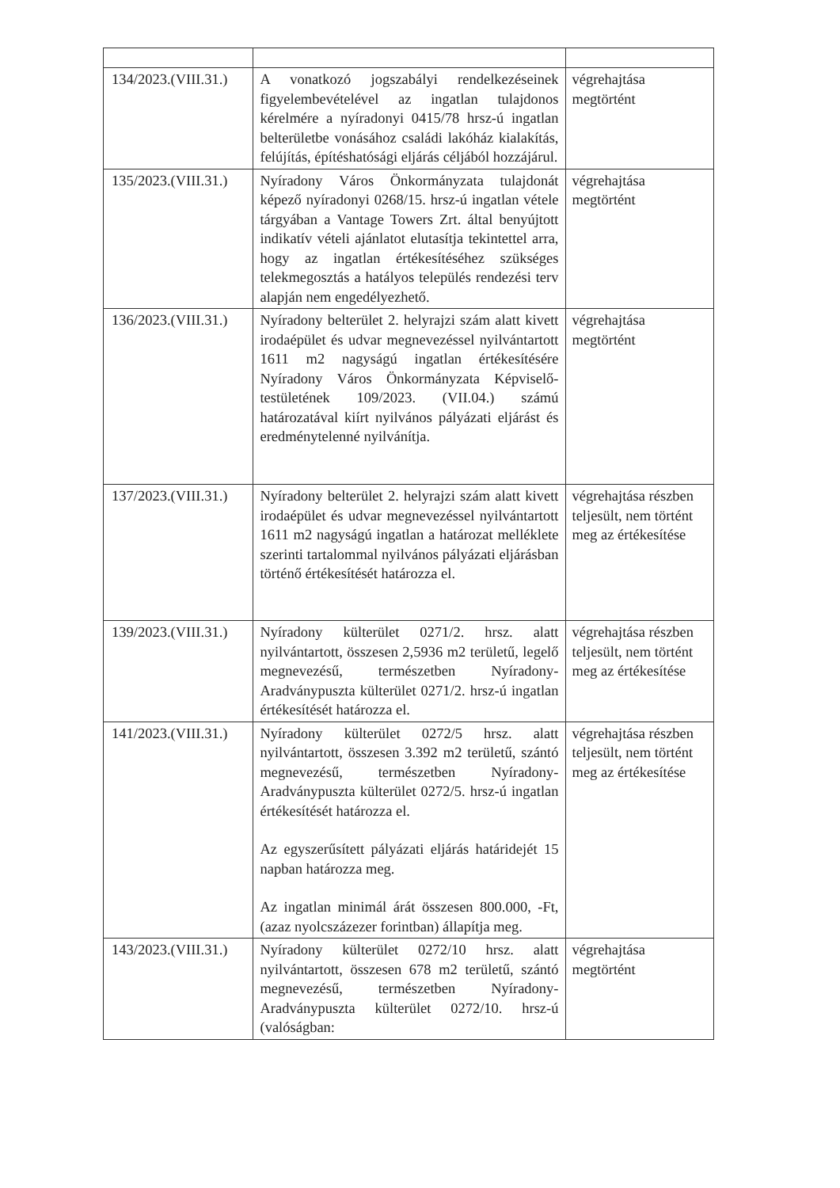| 134/2023.(VIII.31.) | A vonatkozó jogszabályi rendelkezéseinek figyelembevételével az ingatlan tulajdonos kérelmére a nyíradonyi 0415/78 hrsz-ú ingatlan belterületbe vonásához családi lakóház kialakítás, felújítás, építéshatósági eljárás céljából hozzájárul. | végrehajtása megtörtént |
| 135/2023.(VIII.31.) | Nyíradony Város Önkormányzata tulajdonát képező nyíradonyi 0268/15. hrsz-ú ingatlan vétele tárgyában a Vantage Towers Zrt. által benyújtott indikatív vételi ajánlatot elutasítja tekintettel arra, hogy az ingatlan értékesítéséhez szükséges telekmegosztás a hatályos település rendezési terv alapján nem engedélyezhető. | végrehajtása megtörtént |
| 136/2023.(VIII.31.) | Nyíradony belterület 2. helyrajzi szám alatt kivett irodaépület és udvar megnevezéssel nyilvántartott 1611 m2 nagyságú ingatlan értékesítésére Nyíradony Város Önkormányzata Képviselő-testületének 109/2023. (VII.04.) számú határozatával kiírt nyilvános pályázati eljárást és eredménytelenné nyilvánítja. | végrehajtása megtörtént |
| 137/2023.(VIII.31.) | Nyíradony belterület 2. helyrajzi szám alatt kivett irodaépület és udvar megnevezéssel nyilvántartott 1611 m2 nagyságú ingatlan a határozat melléklete szerinti tartalommal nyilvános pályázati eljárásban történő értékesítését határozza el. | végrehajtása részben teljesült, nem történt meg az értékesítése |
| 139/2023.(VIII.31.) | Nyíradony külterület 0271/2. hrsz. alatt nyilvántartott, összesen 2,5936 m2 területű, legelő megnevezésű, természetben Nyíradony-Aradványpuszta külterület 0271/2. hrsz-ú ingatlan értékesítését határozza el. | végrehajtása részben teljesült, nem történt meg az értékesítése |
| 141/2023.(VIII.31.) | Nyíradony külterület 0272/5 hrsz. alatt nyilvántartott, összesen 3.392 m2 területű, szántó megnevezésű, természetben Nyíradony-Aradványpuszta külterület 0272/5. hrsz-ú ingatlan értékesítését határozza el. Az egyszerűsített pályázati eljárás határidejét 15 napban határozza meg. Az ingatlan minimál árát összesen 800.000, -Ft, (azaz nyolcszázezer forintban) állapítja meg. | végrehajtása részben teljesült, nem történt meg az értékesítése |
| 143/2023.(VIII.31.) | Nyíradony külterület 0272/10 hrsz. alatt nyilvántartott, összesen 678 m2 területű, szántó megnevezésű, természetben Nyíradony-Aradványpuszta külterület 0272/10. hrsz-ú (valóságban: | végrehajtása megtörtént |